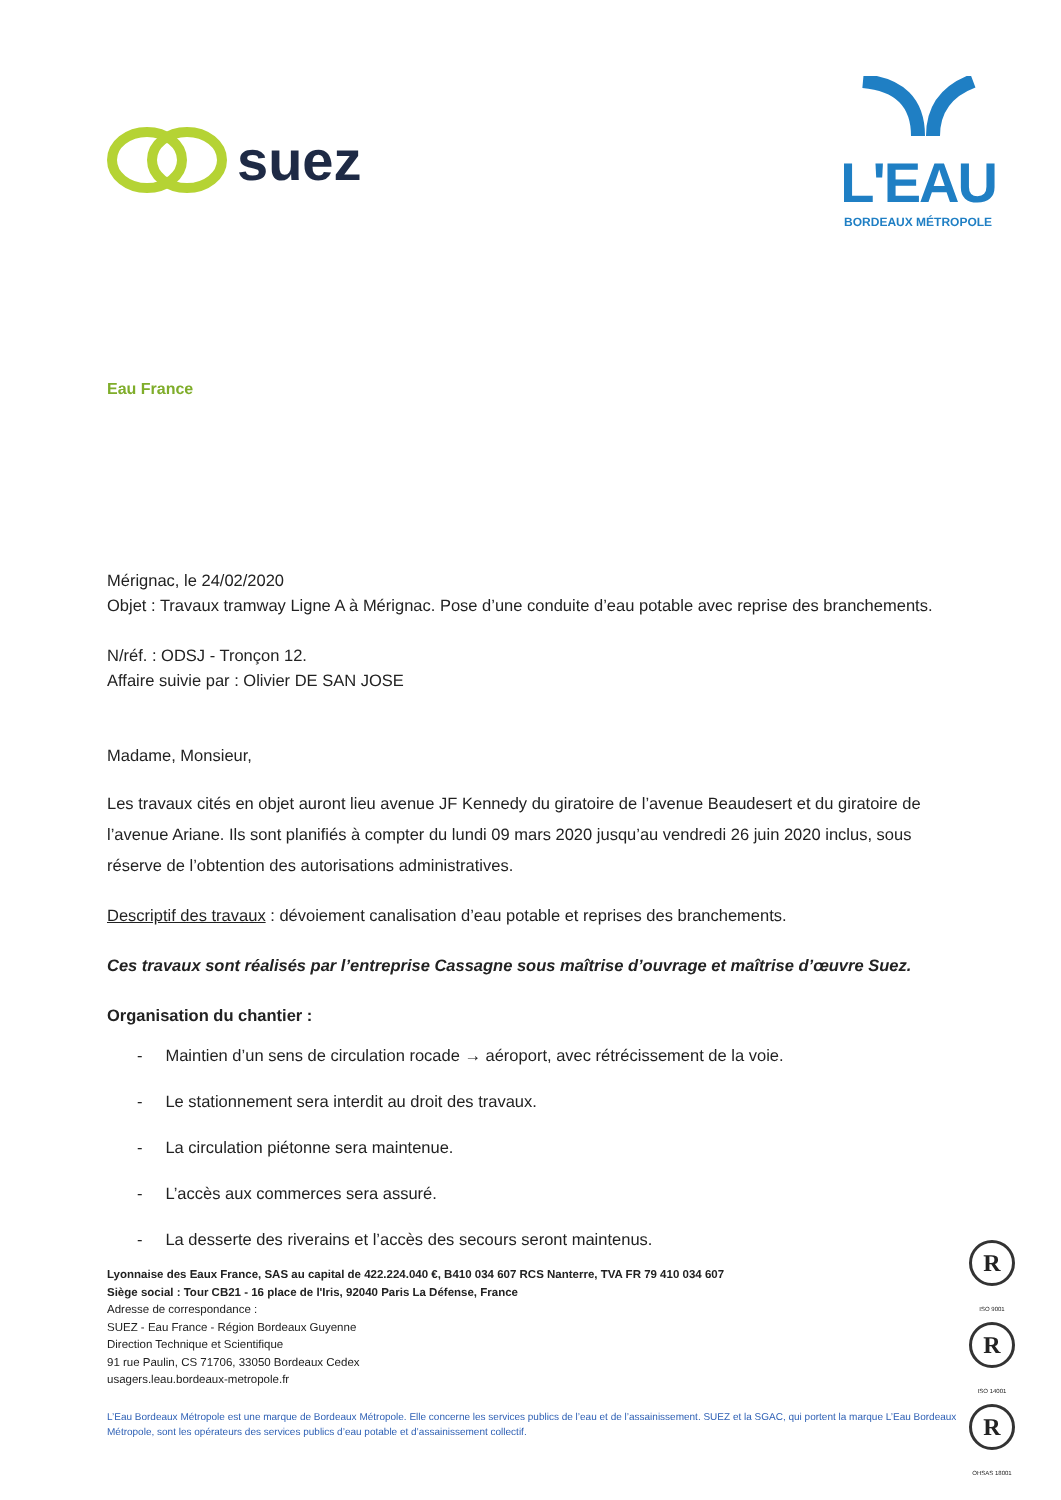suez
L'EAU
BORDEAUX MÉTROPOLE
Eau France
Mérignac, le 24/02/2020
Objet : Travaux tramway Ligne A à Mérignac. Pose d’une conduite d’eau potable avec reprise des branchements.
N/réf. : ODSJ - Tronçon 12.
Affaire suivie par : Olivier DE SAN JOSE
Madame, Monsieur,
Les travaux cités en objet auront lieu avenue JF Kennedy du giratoire de l’avenue Beaudesert et du giratoire de l’avenue Ariane. Ils sont planifiés à compter du lundi 09 mars 2020 jusqu’au vendredi 26 juin 2020 inclus, sous réserve de l’obtention des autorisations administratives.
Descriptif des travaux : dévoiement canalisation d’eau potable et reprises des branchements.
Ces travaux sont réalisés par l’entreprise Cassagne sous maîtrise d’ouvrage et maîtrise d’œuvre Suez.
Organisation du chantier :
- Maintien d’un sens de circulation rocade → aéroport, avec rétrécissement de la voie.
- Le stationnement sera interdit au droit des travaux.
- La circulation piétonne sera maintenue.
- L’accès aux commerces sera assuré.
- La desserte des riverains et l’accès des secours seront maintenus.
Lyonnaise des Eaux France, SAS au capital de 422.224.040 €, B410 034 607 RCS Nanterre, TVA FR 79 410 034 607
Siège social : Tour CB21 - 16 place de l'Iris, 92040 Paris La Défense, France
Adresse de correspondance :
SUEZ - Eau France - Région Bordeaux Guyenne
Direction Technique et Scientifique
91 rue Paulin, CS 71706, 33050 Bordeaux Cedex
usagers.leau.bordeaux-metropole.fr
L’Eau Bordeaux Métropole est une marque de Bordeaux Métropole. Elle concerne les services publics de l’eau et de l’assainissement. SUEZ et la SGAC, qui portent la marque L’Eau Bordeaux Métropole, sont les opérateurs des services publics d’eau potable et d’assainissement collectif.
R
ISO 9001
R
ISO 14001
R
OHSAS 18001